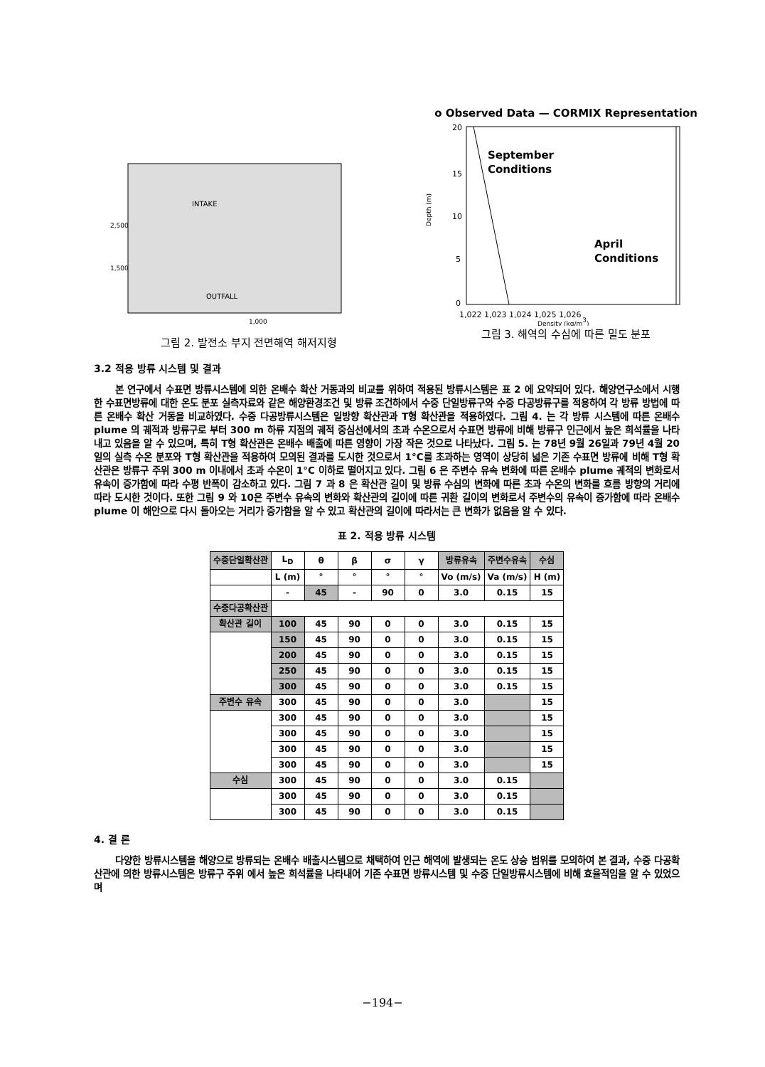INTAKE
OUTFALL
1,500
2,500
1,000
그림 2. 발전소 부지 전면해역 해저지형
o Observed Data — CORMIX Representation
September
Conditions
April
Conditions
20
15
10
5
0
1,022 1,023 1,024 1,025 1,026
Density (kg/m3)
Depth (m)
그림 3. 해역의 수심에 따른 밀도 분포
3.2 적용 방류 시스템 및 결과
본 연구에서 수표면 방류시스템에 의한 온배수 확산 거동과의 비교를 위하여 적용된 방류시스템은 표 2 에 요약되어 있다. 해양연구소에서 시행한 수표면방류에 대한 온도 분포 실측자료와 같은 해양환경조건 및 방류 조건하에서 수중 단일방류구와 수중 다공방류구를 적용하여 각 방류 방법에 따른 온배수 확산 거동을 비교하였다. 수중 다공방류시스템은 일방향 확산관과 T형 확산관을 적용하였다. 그림 4. 는 각 방류 시스템에 따른 온배수 plume 의 궤적과 방류구로 부터 300 m 하류 지점의 궤적 중심선에서의 초과 수온으로서 수표면 방류에 비해 방류구 인근에서 높은 희석률을 나타내고 있음을 알 수 있으며, 특히 T형 확산관은 온배수 배출에 따른 영향이 가장 작은 것으로 나타났다. 그림 5. 는 78년 9월 26일과 79년 4월 20일의 실측 수온 분포와 T형 확산관을 적용하여 모의된 결과를 도시한 것으로서 1°C를 초과하는 영역이 상당히 넓은 기존 수표면 방류에 비해 T형 확산관은 방류구 주위 300 m 이내에서 초과 수온이 1°C 이하로 떨어지고 있다. 그림 6 은 주변수 유속 변화에 따른 온배수 plume 궤적의 변화로서 유속이 증가함에 따라 수평 반폭이 감소하고 있다. 그림 7 과 8 은 확산관 길이 및 방류 수심의 변화에 따른 초과 수온의 변화를 흐름 방향의 거리에 따라 도시한 것이다. 또한 그림 9 와 10은 주변수 유속의 변화와 확산관의 길이에 따른 귀환 길이의 변화로서 주변수의 유속이 증가함에 따라 온배수 plume 이 해안으로 다시 돌아오는 거리가 증가함을 알 수 있고 확산관의 길이에 따라서는 큰 변화가 없음을 알 수 있다.
표 2. 적용 방류 시스템
| 수중단일확산관 | L<sub>D</sub> | θ | β | σ | γ | 방류유속 | 주변수유속 | 수심 |
| --- | --- | --- | --- | --- | --- | --- | --- | --- |
| | L (m) | ° | ° | ° | ° | Vo (m/s) | Va (m/s) | H (m) |
| | - | 45 | - | 90 | 0 | 3.0 | 0.15 | 15 |
| 수중다공확산관 | | | | | | | | |
| 확산관 길이 | 100 | 45 | 90 | 0 | 0 | 3.0 | 0.15 | 15 |
| | 150 | 45 | 90 | 0 | 0 | 3.0 | 0.15 | 15 |
| | 200 | 45 | 90 | 0 | 0 | 3.0 | 0.15 | 15 |
| | 250 | 45 | 90 | 0 | 0 | 3.0 | 0.15 | 15 |
| | 300 | 45 | 90 | 0 | 0 | 3.0 | 0.15 | 15 |
| 주변수 유속 | 300 | 45 | 90 | 0 | 0 | 3.0 | | 15 |
| | 300 | 45 | 90 | 0 | 0 | 3.0 | | 15 |
| | 300 | 45 | 90 | 0 | 0 | 3.0 | | 15 |
| | 300 | 45 | 90 | 0 | 0 | 3.0 | | 15 |
| | 300 | 45 | 90 | 0 | 0 | 3.0 | | 15 |
| 수심 | 300 | 45 | 90 | 0 | 0 | 3.0 | 0.15 | |
| | 300 | 45 | 90 | 0 | 0 | 3.0 | 0.15 | |
| | 300 | 45 | 90 | 0 | 0 | 3.0 | 0.15 | |
4. 결 론
다양한 방류시스템을 해양으로 방류되는 온배수 배출시스템으로 채택하여 인근 해역에 발생되는 온도 상승 범위를 모의하여 본 결과, 수중 다공확산관에 의한 방류시스템은 방류구 주위 에서 높은 희석률을 나타내어 기존 수표면 방류시스템 및 수중 단일방류시스템에 비해 효율적임을 알 수 있었으며
−194−